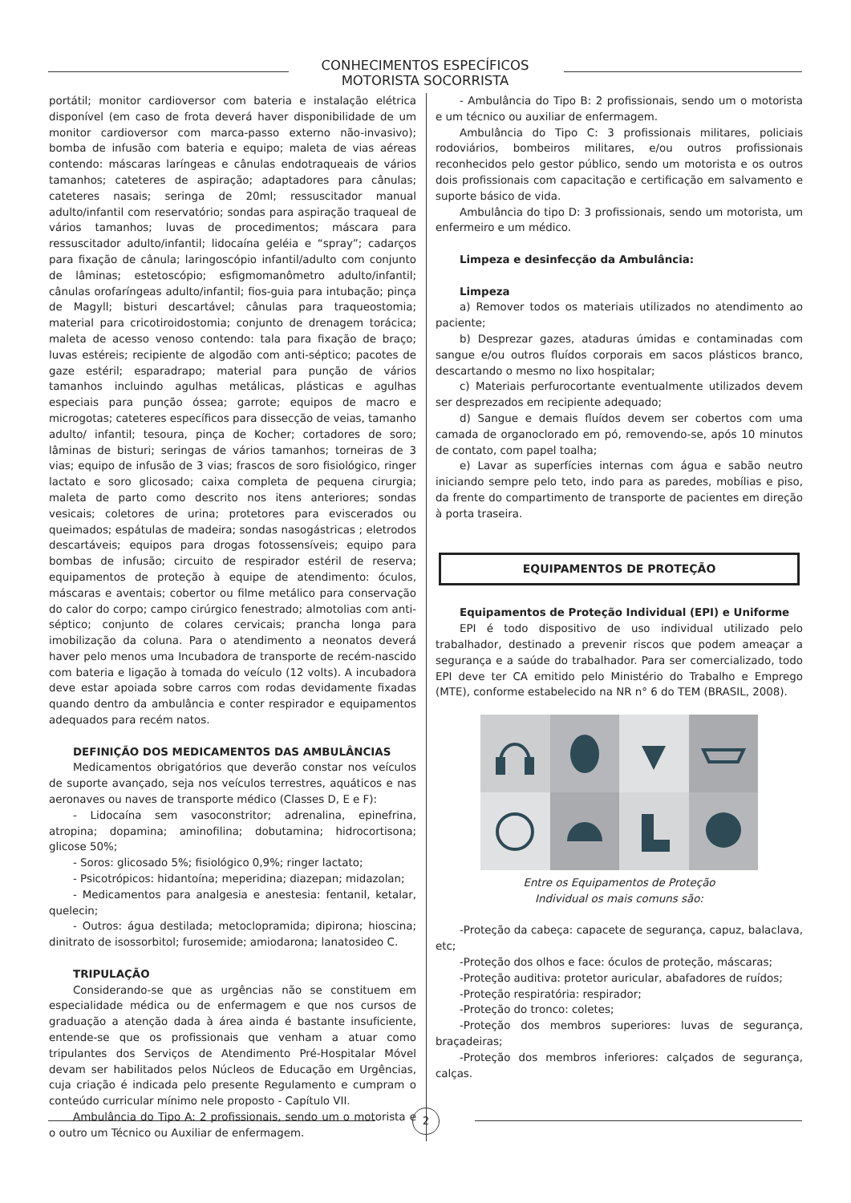CONHECIMENTOS ESPECÍFICOS
MOTORISTA SOCORRISTA
portátil; monitor cardioversor com bateria e instalação elétrica disponível (em caso de frota deverá haver disponibilidade de um monitor cardioversor com marca-passo externo não-invasivo); bomba de infusão com bateria e equipo; maleta de vias aéreas contendo: máscaras laríngeas e cânulas endotraqueais de vários tamanhos; cateteres de aspiração; adaptadores para cânulas; cateteres nasais; seringa de 20ml; ressuscitador manual adulto/infantil com reservatório; sondas para aspiração traqueal de vários tamanhos; luvas de procedimentos; máscara para ressuscitador adulto/infantil; lidocaína geléia e “spray”; cadarços para fixação de cânula; laringoscópio infantil/adulto com conjunto de lâminas; estetoscópio; esfigmomanômetro adulto/infantil; cânulas orofaríngeas adulto/infantil; fios-guia para intubação; pinça de Magyll; bisturi descartável; cânulas para traqueostomia; material para cricotiroidostomia; conjunto de drenagem torácica; maleta de acesso venoso contendo: tala para fixação de braço; luvas estéreis; recipiente de algodão com anti-séptico; pacotes de gaze estéril; esparadrapo; material para punção de vários tamanhos incluindo agulhas metálicas, plásticas e agulhas especiais para punção óssea; garrote; equipos de macro e microgotas; cateteres específicos para dissecção de veias, tamanho adulto/ infantil; tesoura, pinça de Kocher; cortadores de soro; lâminas de bisturi; seringas de vários tamanhos; torneiras de 3 vias; equipo de infusão de 3 vias; frascos de soro fisiológico, ringer lactato e soro glicosado; caixa completa de pequena cirurgia; maleta de parto como descrito nos itens anteriores; sondas vesicais; coletores de urina; protetores para eviscerados ou queimados; espátulas de madeira; sondas nasogástricas ; eletrodos descartáveis; equipos para drogas fotossensíveis; equipo para bombas de infusão; circuito de respirador estéril de reserva; equipamentos de proteção à equipe de atendimento: óculos, máscaras e aventais; cobertor ou filme metálico para conservação do calor do corpo; campo cirúrgico fenestrado; almotolias com anti-séptico; conjunto de colares cervicais; prancha longa para imobilização da coluna. Para o atendimento a neonatos deverá haver pelo menos uma Incubadora de transporte de recém-nascido com bateria e ligação à tomada do veículo (12 volts). A incubadora deve estar apoiada sobre carros com rodas devidamente fixadas quando dentro da ambulância e conter respirador e equipamentos adequados para recém natos.
DEFINIÇÃO DOS MEDICAMENTOS DAS AMBULÂNCIAS
Medicamentos obrigatórios que deverão constar nos veículos de suporte avançado, seja nos veículos terrestres, aquáticos e nas aeronaves ou naves de transporte médico (Classes D, E e F):
- Lidocaína sem vasoconstritor; adrenalina, epinefrina, atropina; dopamina; aminofilina; dobutamina; hidrocortisona; glicose 50%;
- Soros: glicosado 5%; fisiológico 0,9%; ringer lactato;
- Psicotrópicos: hidantoína; meperidina; diazepan; midazolan;
- Medicamentos para analgesia e anestesia: fentanil, ketalar, quelecin;
- Outros: água destilada; metoclopramida; dipirona; hioscina; dinitrato de isossorbitol; furosemide; amiodarona; lanatosideo C.
TRIPULAÇÃO
Considerando-se que as urgências não se constituem em especialidade médica ou de enfermagem e que nos cursos de graduação a atenção dada à área ainda é bastante insuficiente, entende-se que os profissionais que venham a atuar como tripulantes dos Serviços de Atendimento Pré-Hospitalar Móvel devam ser habilitados pelos Núcleos de Educação em Urgências, cuja criação é indicada pelo presente Regulamento e cumpram o conteúdo curricular mínimo nele proposto - Capítulo VII.
Ambulância do Tipo A: 2 profissionais, sendo um o motorista e o outro um Técnico ou Auxiliar de enfermagem.
- Ambulância do Tipo B: 2 profissionais, sendo um o motorista e um técnico ou auxiliar de enfermagem.
Ambulância do Tipo C: 3 profissionais militares, policiais rodoviários, bombeiros militares, e/ou outros profissionais reconhecidos pelo gestor público, sendo um motorista e os outros dois profissionais com capacitação e certificação em salvamento e suporte básico de vida.
Ambulância do tipo D: 3 profissionais, sendo um motorista, um enfermeiro e um médico.
Limpeza e desinfecção da Ambulância:
Limpeza
a) Remover todos os materiais utilizados no atendimento ao paciente;
b) Desprezar gazes, ataduras úmidas e contaminadas com sangue e/ou outros fluídos corporais em sacos plásticos branco, descartando o mesmo no lixo hospitalar;
c) Materiais perfurocortante eventualmente utilizados devem ser desprezados em recipiente adequado;
d) Sangue e demais fluídos devem ser cobertos com uma camada de organoclorado em pó, removendo-se, após 10 minutos de contato, com papel toalha;
e) Lavar as superfícies internas com água e sabão neutro iniciando sempre pelo teto, indo para as paredes, mobílias e piso, da frente do compartimento de transporte de pacientes em direção à porta traseira.
EQUIPAMENTOS DE PROTEÇÃO
Equipamentos de Proteção Individual (EPI) e Uniforme
EPI é todo dispositivo de uso individual utilizado pelo trabalhador, destinado a prevenir riscos que podem ameaçar a segurança e a saúde do trabalhador. Para ser comercializado, todo EPI deve ter CA emitido pelo Ministério do Trabalho e Emprego (MTE), conforme estabelecido na NR n° 6 do TEM (BRASIL, 2008).
Entre os Equipamentos de Proteção
Individual os mais comuns são:
-Proteção da cabeça: capacete de segurança, capuz, balaclava, etc;
-Proteção dos olhos e face: óculos de proteção, máscaras;
-Proteção auditiva: protetor auricular, abafadores de ruídos;
-Proteção respiratória: respirador;
-Proteção do tronco: coletes;
-Proteção dos membros superiores: luvas de segurança, braçadeiras;
-Proteção dos membros inferiores: calçados de segurança, calças.
2